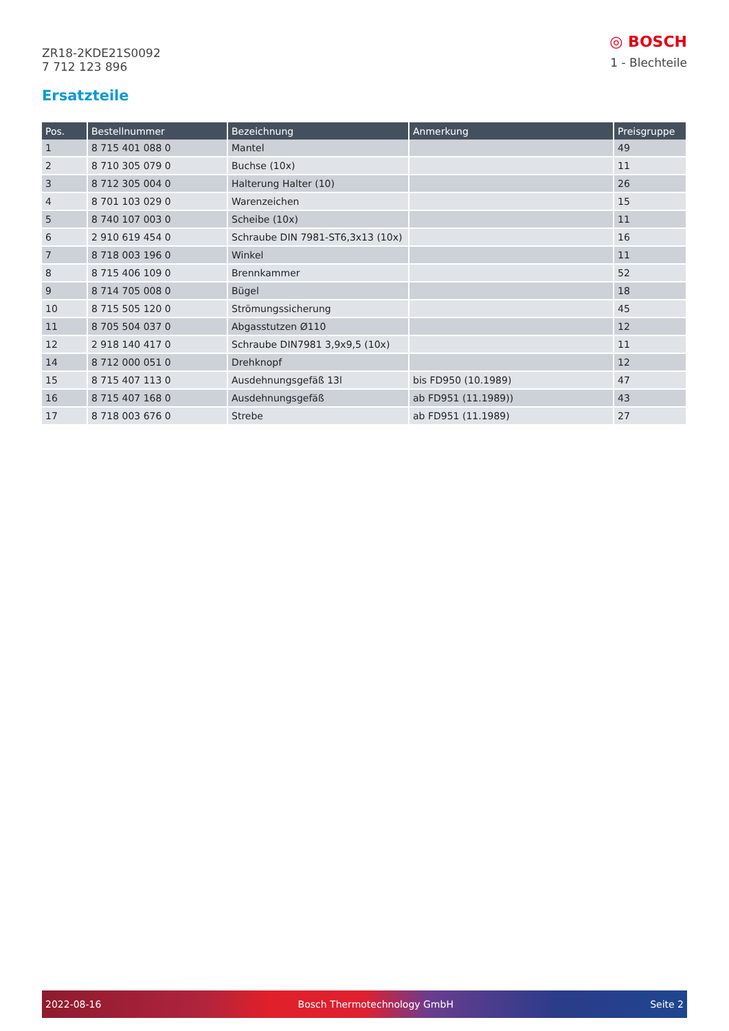ZR18-2KDE21S0092
7 712 123 896
◎ BOSCH
1 - Blechteile
Ersatzteile
| Pos. | Bestellnummer | Bezeichnung | Anmerkung | Preisgruppe |
| --- | --- | --- | --- | --- |
| 1 | 8 715 401 088 0 | Mantel | | 49 |
| 2 | 8 710 305 079 0 | Buchse (10x) | | 11 |
| 3 | 8 712 305 004 0 | Halterung Halter (10) | | 26 |
| 4 | 8 701 103 029 0 | Warenzeichen | | 15 |
| 5 | 8 740 107 003 0 | Scheibe (10x) | | 11 |
| 6 | 2 910 619 454 0 | Schraube DIN 7981-ST6,3x13 (10x) | | 16 |
| 7 | 8 718 003 196 0 | Winkel | | 11 |
| 8 | 8 715 406 109 0 | Brennkammer | | 52 |
| 9 | 8 714 705 008 0 | Bügel | | 18 |
| 10 | 8 715 505 120 0 | Strömungssicherung | | 45 |
| 11 | 8 705 504 037 0 | Abgasstutzen Ø110 | | 12 |
| 12 | 2 918 140 417 0 | Schraube DIN7981 3,9x9,5 (10x) | | 11 |
| 14 | 8 712 000 051 0 | Drehknopf | | 12 |
| 15 | 8 715 407 113 0 | Ausdehnungsgefäß 13l | bis FD950 (10.1989) | 47 |
| 16 | 8 715 407 168 0 | Ausdehnungsgefäß | ab FD951 (11.1989)) | 43 |
| 17 | 8 718 003 676 0 | Strebe | ab FD951 (11.1989) | 27 |
2022-08-16 Bosch Thermotechnology GmbH Seite 2